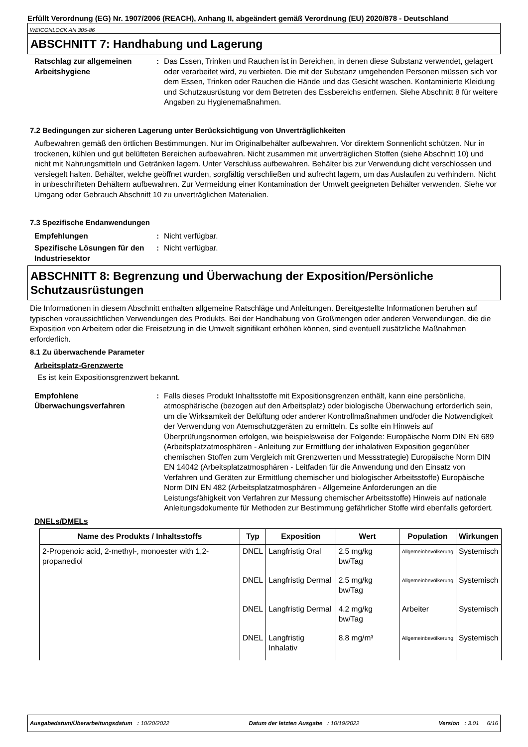Erfüllt Verordnung (EG) Nr. 1907/2006 (REACH), Anhang II, abgeändert gemäß Verordnung (EU) 2020/878 - Deutschland
WEICONLOCK AN 305-86
ABSCHNITT 7: Handhabung und Lagerung
Ratschlag zur allgemeinen Arbeitshygiene
: Das Essen, Trinken und Rauchen ist in Bereichen, in denen diese Substanz verwendet, gelagert oder verarbeitet wird, zu verbieten. Die mit der Substanz umgehenden Personen müssen sich vor dem Essen, Trinken oder Rauchen die Hände und das Gesicht waschen. Kontaminierte Kleidung und Schutzausrüstung vor dem Betreten des Essbereichs entfernen. Siehe Abschnitt 8 für weitere Angaben zu Hygienemaßnahmen.
7.2 Bedingungen zur sicheren Lagerung unter Berücksichtigung von Unverträglichkeiten
Aufbewahren gemäß den örtlichen Bestimmungen. Nur im Originalbehälter aufbewahren. Vor direktem Sonnenlicht schützen. Nur in trockenen, kühlen und gut belüfteten Bereichen aufbewahren. Nicht zusammen mit unverträglichen Stoffen (siehe Abschnitt 10) und nicht mit Nahrungsmitteln und Getränken lagern. Unter Verschluss aufbewahren. Behälter bis zur Verwendung dicht verschlossen und versiegelt halten. Behälter, welche geöffnet wurden, sorgfältig verschließen und aufrecht lagern, um das Auslaufen zu verhindern. Nicht in unbeschrifteten Behältern aufbewahren. Zur Vermeidung einer Kontamination der Umwelt geeigneten Behälter verwenden. Siehe vor Umgang oder Gebrauch Abschnitt 10 zu unverträglichen Materialien.
7.3 Spezifische Endanwendungen
Empfehlungen : Nicht verfügbar.
Spezifische Lösungen für den Industriesektor
: Nicht verfügbar.
ABSCHNITT 8: Begrenzung und Überwachung der Exposition/Persönliche Schutzausrüstungen
Die Informationen in diesem Abschnitt enthalten allgemeine Ratschläge und Anleitungen. Bereitgestellte Informationen beruhen auf typischen voraussichtlichen Verwendungen des Produkts. Bei der Handhabung von Großmengen oder anderen Verwendungen, die die Exposition von Arbeitern oder die Freisetzung in die Umwelt signifikant erhöhen können, sind eventuell zusätzliche Maßnahmen erforderlich.
8.1 Zu überwachende Parameter
Arbeitsplatz-Grenzwerte
Es ist kein Expositionsgrenzwert bekannt.
Empfohlene Überwachungsverfahren
: Falls dieses Produkt Inhaltsstoffe mit Expositionsgrenzen enthält, kann eine persönliche, atmosphärische (bezogen auf den Arbeitsplatz) oder biologische Überwachung erforderlich sein, um die Wirksamkeit der Belüftung oder anderer Kontrollmaßnahmen und/oder die Notwendigkeit der Verwendung von Atemschutzgeräten zu ermitteln. Es sollte ein Hinweis auf Überprüfungsnormen erfolgen, wie beispielsweise der Folgende: Europäische Norm DIN EN 689 (Arbeitsplatzatmosphären - Anleitung zur Ermittlung der inhalativen Exposition gegenüber chemischen Stoffen zum Vergleich mit Grenzwerten und Messstrategie) Europäische Norm DIN EN 14042 (Arbeitsplatzatmosphären - Leitfaden für die Anwendung und den Einsatz von Verfahren und Geräten zur Ermittlung chemischer und biologischer Arbeitsstoffe) Europäische Norm DIN EN 482 (Arbeitsplatzatmosphären - Allgemeine Anforderungen an die Leistungsfähigkeit von Verfahren zur Messung chemischer Arbeitsstoffe) Hinweis auf nationale Anleitungsdokumente für Methoden zur Bestimmung gefährlicher Stoffe wird ebenfalls gefordert.
DNELs/DMELs
| Name des Produkts / Inhaltsstoffs | Typ | Exposition | Wert | Population | Wirkungen |
| --- | --- | --- | --- | --- | --- |
| 2-Propenoic acid, 2-methyl-, monoester with 1,2-propanediol | DNEL | Langfristig Oral | 2.5 mg/kg bw/Tag | Allgemeinbevölkerung | Systemisch |
| | DNEL | Langfristig Dermal | 2.5 mg/kg bw/Tag | Allgemeinbevölkerung | Systemisch |
| | DNEL | Langfristig Dermal | 4.2 mg/kg bw/Tag | Arbeiter | Systemisch |
| | DNEL | Langfristig Inhalativ | 8.8 mg/m³ | Allgemeinbevölkerung | Systemisch |
Ausgabedatum/Überarbeitungsdatum : 10/20/2022 Datum der letzten Ausgabe : 10/19/2022 Version : 3.01 6/16